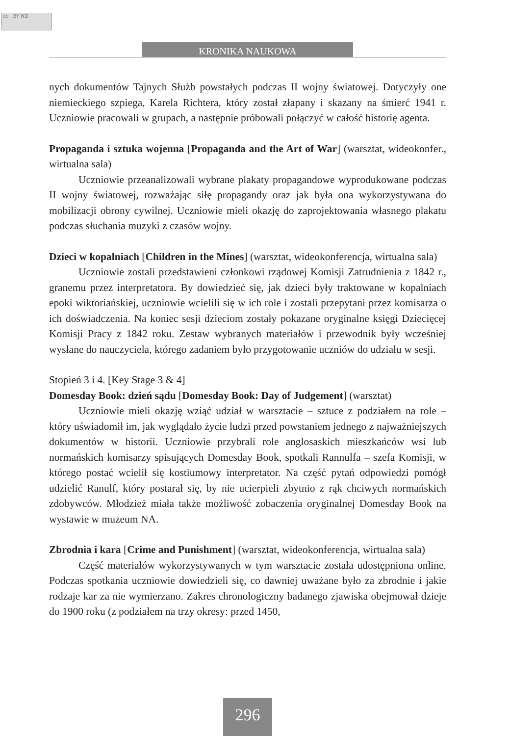cc BY ND
KRONIKA NAUKOWA
nych dokumentów Tajnych Służb powstałych podczas II wojny światowej. Dotyczyły one niemieckiego szpiega, Karela Richtera, który został złapany i skazany na śmierć 1941 r. Uczniowie pracowali w grupach, a następnie próbowali połączyć w całość historię agenta.
Propaganda i sztuka wojenna [Propaganda and the Art of War] (warsztat, wideokonfer., wirtualna sala)
Uczniowie przeanalizowali wybrane plakaty propagandowe wyprodukowane podczas II wojny światowej, rozważając siłę propagandy oraz jak była ona wykorzystywana do mobilizacji obrony cywilnej. Uczniowie mieli okazję do zaprojektowania własnego plakatu podczas słuchania muzyki z czasów wojny.
Dzieci w kopalniach [Children in the Mines] (warsztat, wideokonferencja, wirtualna sala)
Uczniowie zostali przedstawieni członkowi rządowej Komisji Zatrudnienia z 1842 r., granemu przez interpretatora. By dowiedzieć się, jak dzieci były traktowane w kopalniach epoki wiktoriańskiej, uczniowie wcielili się w ich role i zostali przepytani przez komisarza o ich doświadczenia. Na koniec sesji dzieciom zostały pokazane oryginalne księgi Dziecięcej Komisji Pracy z 1842 roku. Zestaw wybranych materiałów i przewodnik były wcześniej wysłane do nauczyciela, którego zadaniem było przygotowanie uczniów do udziału w sesji.
Stopień 3 i 4. [Key Stage 3 & 4]
Domesday Book: dzień sądu [Domesday Book: Day of Judgement] (warsztat)
Uczniowie mieli okazję wziąć udział w warsztacie – sztuce z podziałem na role – który uświadomił im, jak wyglądało życie ludzi przed powstaniem jednego z najważniejszych dokumentów w historii. Uczniowie przybrali role anglosaskich mieszkańców wsi lub normańskich komisarzy spisujących Domesday Book, spotkali Rannulfa – szefa Komisji, w którego postać wcielił się kostiumowy interpretator. Na część pytań odpowiedzi pomógł udzielić Ranulf, który postarał się, by nie ucierpieli zbytnio z rąk chciwych normańskich zdobywców. Młodzież miała także możliwość zobaczenia oryginalnej Domesday Book na wystawie w muzeum NA.
Zbrodnia i kara [Crime and Punishment] (warsztat, wideokonferencja, wirtualna sala)
Część materiałów wykorzystywanych w tym warsztacie została udostępniona online. Podczas spotkania uczniowie dowiedzieli się, co dawniej uważane było za zbrodnie i jakie rodzaje kar za nie wymierzano. Zakres chronologiczny badanego zjawiska obejmował dzieje do 1900 roku (z podziałem na trzy okresy: przed 1450,
296